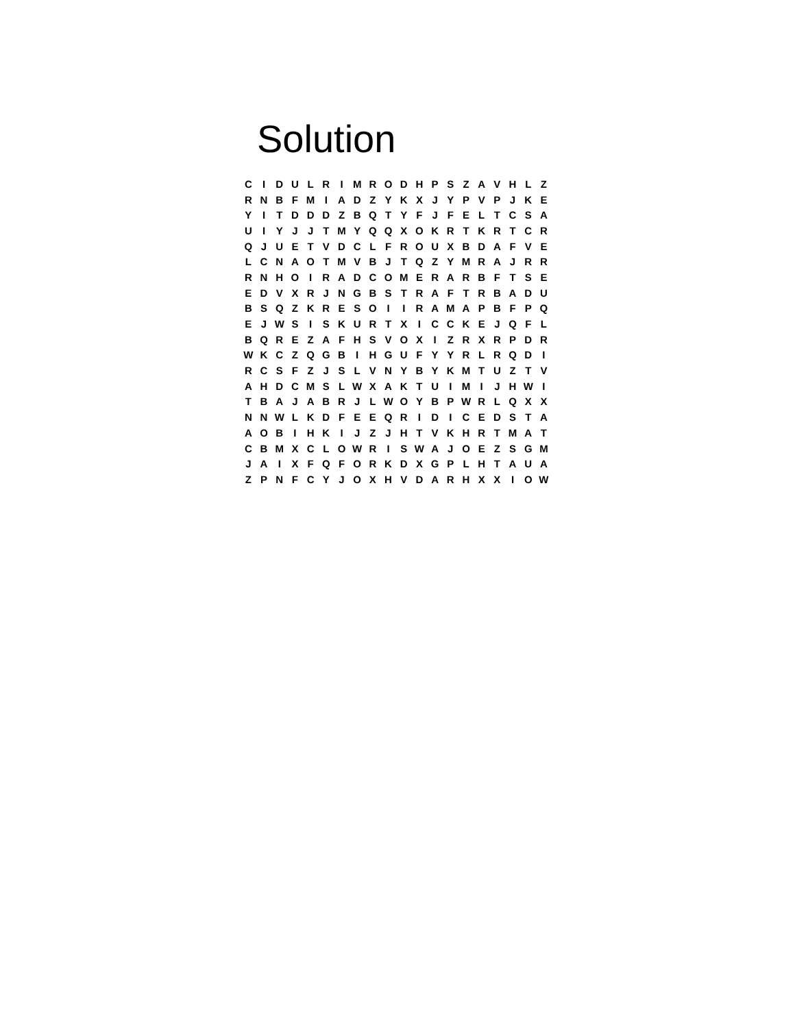Solution
| C | I | D | U | L | R | I | M | R | O | D | H | P | S | Z | A | V | H | L | Z |
| R | N | B | F | M | I | A | D | Z | Y | K | X | J | Y | P | V | P | J | K | E |
| Y | I | T | D | D | D | Z | B | Q | T | Y | F | J | F | E | L | T | C | S | A |
| U | I | Y | J | J | T | M | Y | Q | Q | X | O | K | R | T | K | R | T | C | R |
| Q | J | U | E | T | V | D | C | L | F | R | O | U | X | B | D | A | F | V | E |
| L | C | N | A | O | T | M | V | B | J | T | Q | Z | Y | M | R | A | J | R | R |
| R | N | H | O | I | R | A | D | C | O | M | E | R | A | R | B | F | T | S | E |
| E | D | V | X | R | J | N | G | B | S | T | R | A | F | T | R | B | A | D | U |
| B | S | Q | Z | K | R | E | S | O | I | I | R | A | M | A | P | B | F | P | Q |
| E | J | W | S | I | S | K | U | R | T | X | I | C | C | K | E | J | Q | F | L |
| B | Q | R | E | Z | A | F | H | S | V | O | X | I | Z | R | X | R | P | D | R |
| W | K | C | Z | Q | G | B | I | H | G | U | F | Y | Y | R | L | R | Q | D | I |
| R | C | S | F | Z | J | S | L | V | N | Y | B | Y | K | M | T | U | Z | T | V |
| A | H | D | C | M | S | L | W | X | A | K | T | U | I | M | I | J | H | W | I |
| T | B | A | J | A | B | R | J | L | W | O | Y | B | P | W | R | L | Q | X | X |
| N | N | W | L | K | D | F | E | E | Q | R | I | D | I | C | E | D | S | T | A |
| A | O | B | I | H | K | I | J | Z | J | H | T | V | K | H | R | T | M | A | T |
| C | B | M | X | C | L | O | W | R | I | S | W | A | J | O | E | Z | S | G | M |
| J | A | I | X | F | Q | F | O | R | K | D | X | G | P | L | H | T | A | U | A |
| Z | P | N | F | C | Y | J | O | X | H | V | D | A | R | H | X | X | I | O | W |